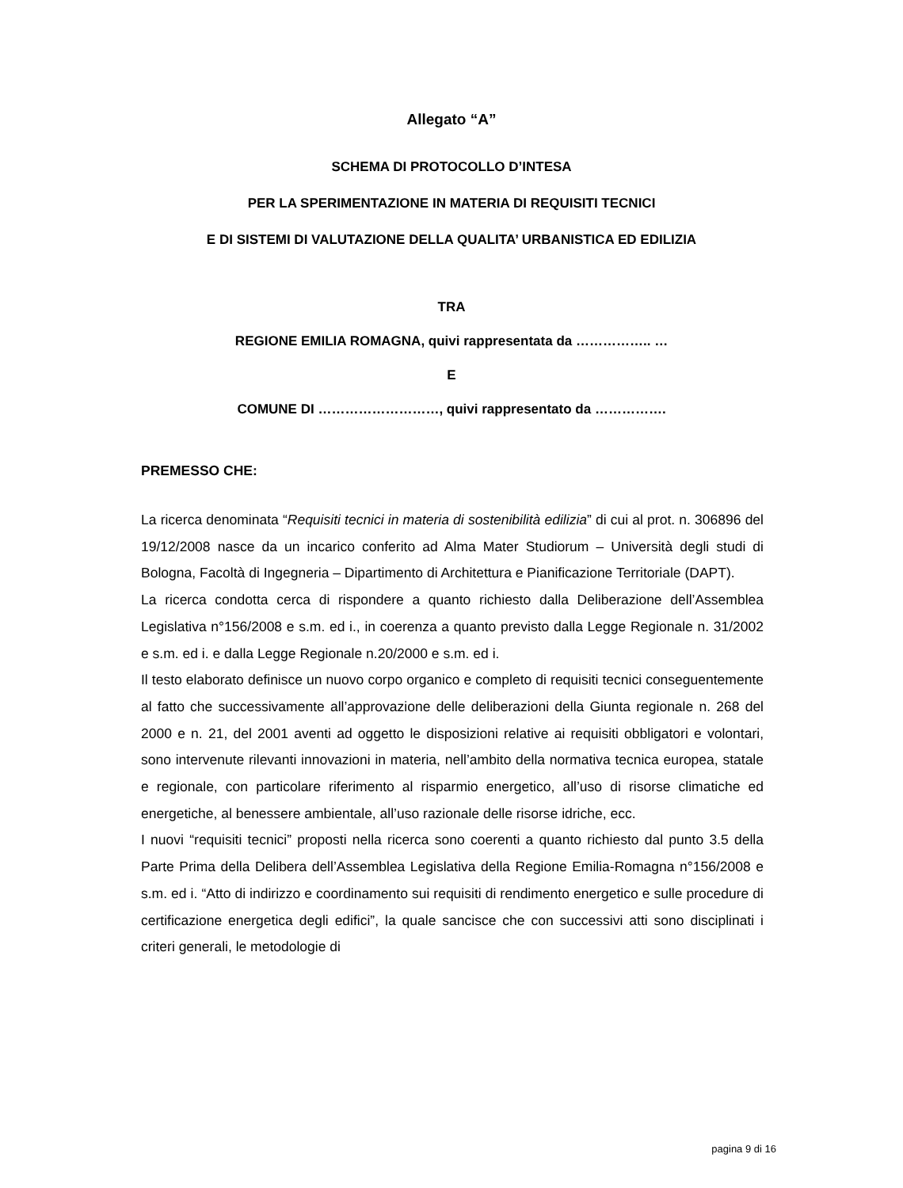Allegato “A”
SCHEMA DI PROTOCOLLO D’INTESA
PER LA SPERIMENTAZIONE IN MATERIA DI REQUISITI TECNICI
E DI SISTEMI DI VALUTAZIONE DELLA QUALITA’ URBANISTICA ED EDILIZIA
TRA
REGIONE EMILIA ROMAGNA, quivi rappresentata da …………….. …
E
COMUNE DI ………………………, quivi rappresentato da …………….
PREMESSO CHE:
La ricerca denominata “Requisiti tecnici in materia di sostenibilità edilizia” di cui al prot. n. 306896 del 19/12/2008 nasce da un incarico conferito ad Alma Mater Studiorum – Università degli studi di Bologna, Facoltà di Ingegneria – Dipartimento di Architettura e Pianificazione Territoriale (DAPT).
La ricerca condotta cerca di rispondere a quanto richiesto dalla Deliberazione dell’Assemblea Legislativa n°156/2008 e s.m. ed i., in coerenza a quanto previsto dalla Legge Regionale n. 31/2002 e s.m. ed i. e dalla Legge Regionale n.20/2000 e s.m. ed i.
Il testo elaborato definisce un nuovo corpo organico e completo di requisiti tecnici conseguentemente al fatto che successivamente all’approvazione delle deliberazioni della Giunta regionale n. 268 del 2000 e n. 21, del 2001 aventi ad oggetto le disposizioni relative ai requisiti obbligatori e volontari, sono intervenute rilevanti innovazioni in materia, nell’ambito della normativa tecnica europea, statale e regionale, con particolare riferimento al risparmio energetico, all’uso di risorse climatiche ed energetiche, al benessere ambientale, all’uso razionale delle risorse idriche, ecc.
I nuovi “requisiti tecnici” proposti nella ricerca sono coerenti a quanto richiesto dal punto 3.5 della Parte Prima della Delibera dell’Assemblea Legislativa della Regione Emilia-Romagna n°156/2008 e s.m. ed i. “Atto di indirizzo e coordinamento sui requisiti di rendimento energetico e sulle procedure di certificazione energetica degli edifici”, la quale sancisce che con successivi atti sono disciplinati i criteri generali, le metodologie di
pagina 9 di 16